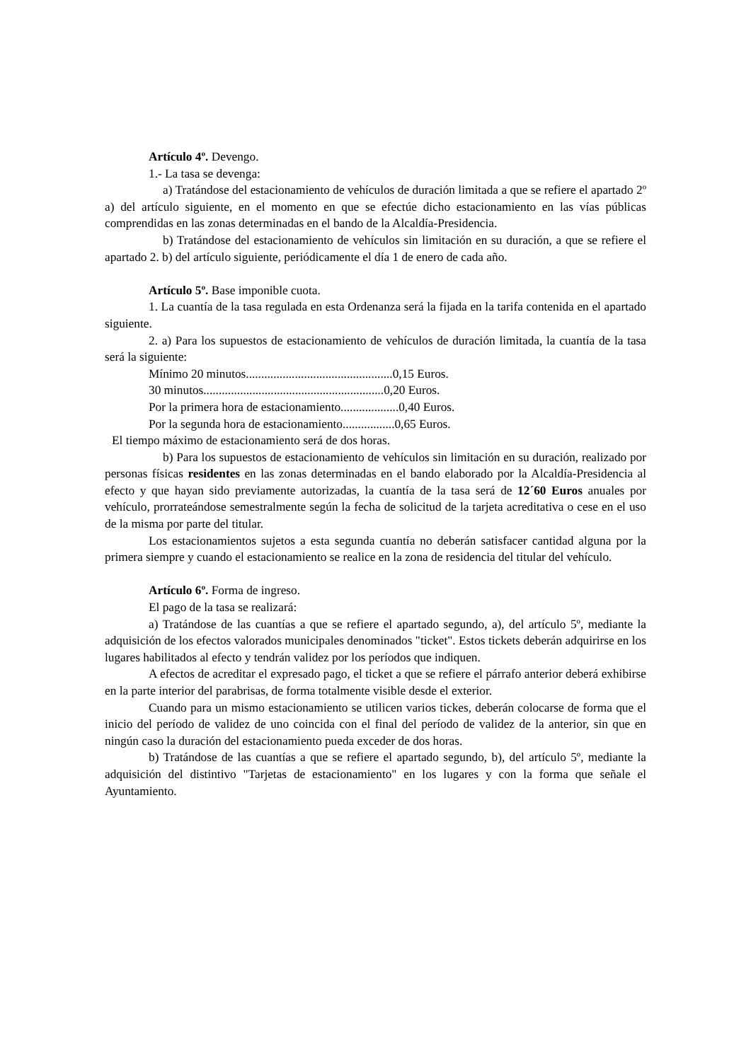Artículo 4º. Devengo.
1.- La tasa se devenga:
a) Tratándose del estacionamiento de vehículos de duración limitada a que se refiere el apartado 2º a) del artículo siguiente, en el momento en que se efectúe dicho estacionamiento en las vías públicas comprendidas en las zonas determinadas en el bando de la Alcaldía-Presidencia.
b) Tratándose del estacionamiento de vehículos sin limitación en su duración, a que se refiere el apartado 2. b) del artículo siguiente, periódicamente el día 1 de enero de cada año.
Artículo 5º. Base imponible cuota.
1. La cuantía de la tasa regulada en esta Ordenanza será la fijada en la tarifa contenida en el apartado siguiente.
2. a) Para los supuestos de estacionamiento de vehículos de duración limitada, la cuantía de la tasa será la siguiente:
Mínimo 20 minutos................................................0,15 Euros.
30 minutos...........................................................0,20 Euros.
Por la primera hora de estacionamiento...................0,40 Euros.
Por la segunda hora de estacionamiento.................0,65 Euros.
El tiempo máximo de estacionamiento será de dos horas.
b) Para los supuestos de estacionamiento de vehículos sin limitación en su duración, realizado por personas físicas residentes en las zonas determinadas en el bando elaborado por la Alcaldía-Presidencia al efecto y que hayan sido previamente autorizadas, la cuantía de la tasa será de 12´60 Euros anuales por vehículo, prorrateándose semestralmente según la fecha de solicitud de la tarjeta acreditativa o cese en el uso de la misma por parte del titular.
Los estacionamientos sujetos a esta segunda cuantía no deberán satisfacer cantidad alguna por la primera siempre y cuando el estacionamiento se realice en la zona de residencia del titular del vehículo.
Artículo 6º. Forma de ingreso.
El pago de la tasa se realizará:
a) Tratándose de las cuantías a que se refiere el apartado segundo, a), del artículo 5º, mediante la adquisición de los efectos valorados municipales denominados "ticket". Estos tickets deberán adquirirse en los lugares habilitados al efecto y tendrán validez por los períodos que indiquen.
A efectos de acreditar el expresado pago, el ticket a que se refiere el párrafo anterior deberá exhibirse en la parte interior del parabrisas, de forma totalmente visible desde el exterior.
Cuando para un mismo estacionamiento se utilicen varios tickes, deberán colocarse de forma que el inicio del período de validez de uno coincida con el final del período de validez de la anterior, sin que en ningún caso la duración del estacionamiento pueda exceder de dos horas.
b) Tratándose de las cuantías a que se refiere el apartado segundo, b), del artículo 5º, mediante la adquisición del distintivo "Tarjetas de estacionamiento" en los lugares y con la forma que señale el Ayuntamiento.